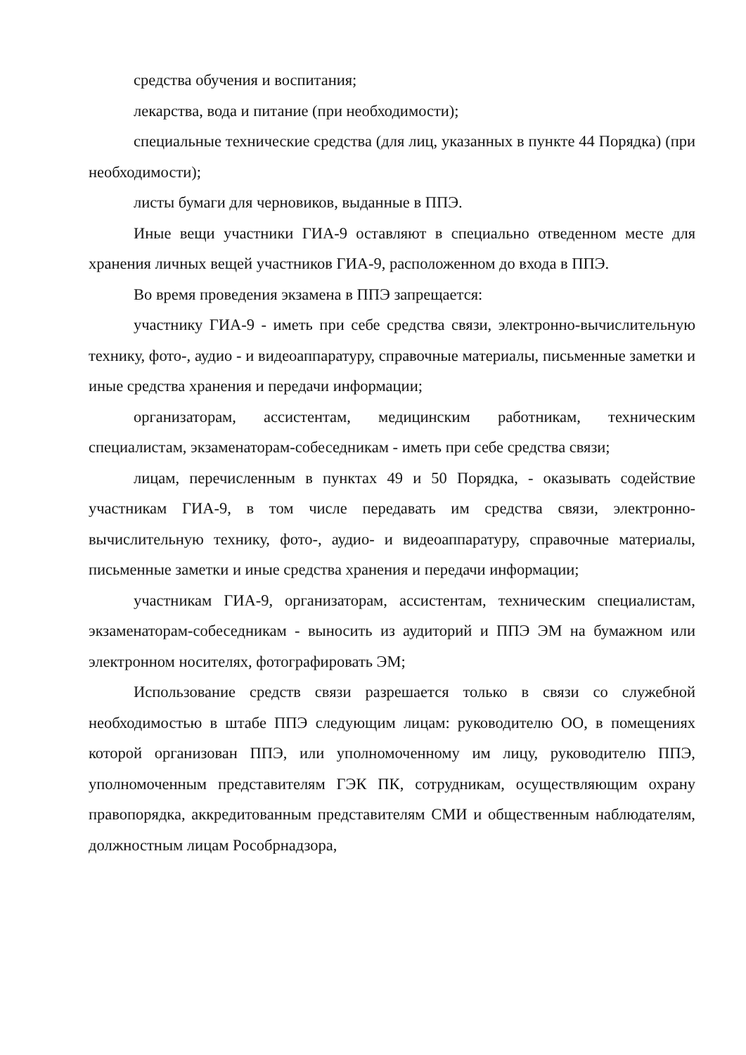средства обучения и воспитания;
лекарства, вода и питание (при необходимости);
специальные технические средства (для лиц, указанных в пункте 44 Порядка) (при необходимости);
листы бумаги для черновиков, выданные в ППЭ.
Иные вещи участники ГИА-9 оставляют в специально отведенном месте для хранения личных вещей участников ГИА-9, расположенном до входа в ППЭ.
Во время проведения экзамена в ППЭ запрещается:
участнику ГИА-9 - иметь при себе средства связи, электронно-вычислительную технику, фото-, аудио - и видеоаппаратуру, справочные материалы, письменные заметки и иные средства хранения и передачи информации;
организаторам, ассистентам, медицинским работникам, техническим специалистам, экзаменаторам-собеседникам - иметь при себе средства связи;
лицам, перечисленным в пунктах 49 и 50 Порядка, - оказывать содействие участникам ГИА-9, в том числе передавать им средства связи, электронно-вычислительную технику, фото-, аудио- и видеоаппаратуру, справочные материалы, письменные заметки и иные средства хранения и передачи информации;
участникам ГИА-9, организаторам, ассистентам, техническим специалистам, экзаменаторам-собеседникам - выносить из аудиторий и ППЭ ЭМ на бумажном или электронном носителях, фотографировать ЭМ;
Использование средств связи разрешается только в связи со служебной необходимостью в штабе ППЭ следующим лицам: руководителю ОО, в помещениях которой организован ППЭ, или уполномоченному им лицу, руководителю ППЭ, уполномоченным представителям ГЭК ПК, сотрудникам, осуществляющим охрану правопорядка, аккредитованным представителям СМИ и общественным наблюдателям, должностным лицам Рособрнадзора,